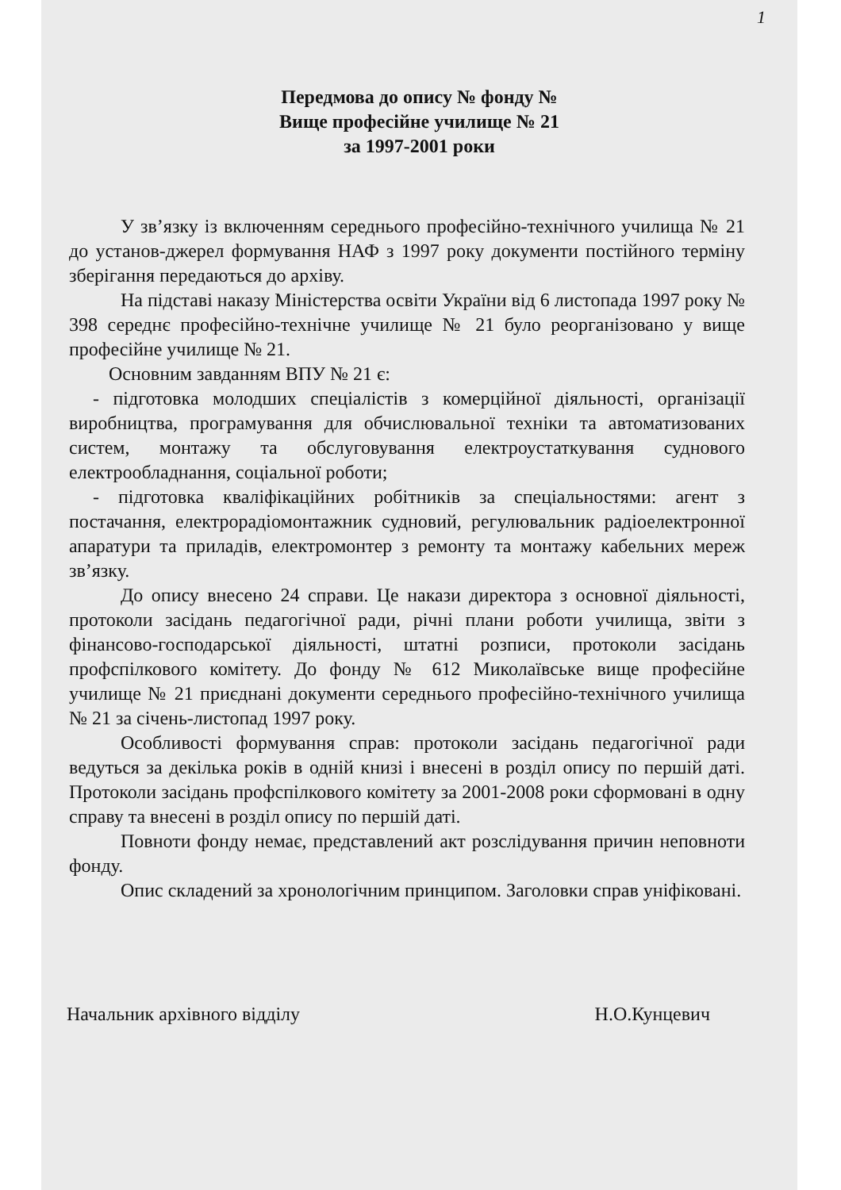1
Передмова до опису № фонду №
Вище професійне училище № 21
за 1997-2001 роки
У зв’язку із включенням середнього професійно-технічного училища № 21 до установ-джерел формування НАФ з 1997 року документи постійного терміну зберігання передаються до архіву.
На підставі наказу Міністерства освіти України від 6 листопада 1997 року № 398 середнє професійно-технічне училище № 21 було реорганізовано у вище професійне училище № 21.
Основним завданням ВПУ № 21 є:
- підготовка молодших спеціалістів з комерційної діяльності, організації виробництва, програмування для обчислювальної техніки та автоматизованих систем, монтажу та обслуговування електроустаткування суднового електрообладнання, соціальної роботи;
- підготовка кваліфікаційних робітників за спеціальностями: агент з постачання, електрорадіомонтажник судновий, регулювальник радіоелектронної апаратури та приладів, електромонтер з ремонту та монтажу кабельних мереж зв’язку.
До опису внесено 24 справи. Це накази директора з основної діяльності, протоколи засідань педагогічної ради, річні плани роботи училища, звіти з фінансово-господарської діяльності, штатні розписи, протоколи засідань профспілкового комітету. До фонду № 612 Миколаївське вище професійне училище № 21 приєднані документи середнього професійно-технічного училища № 21 за січень-листопад 1997 року.
Особливості формування справ: протоколи засідань педагогічної ради ведуться за декілька років в одній книзі і внесені в розділ опису по першій даті. Протоколи засідань профспілкового комітету за 2001-2008 роки сформовані в одну справу та внесені в розділ опису по першій даті.
Повноти фонду немає, представлений акт розслідування причин неповноти фонду.
Опис складений за хронологічним принципом. Заголовки справ уніфіковані.
Начальник архівного відділу Н.О.Кунцевич